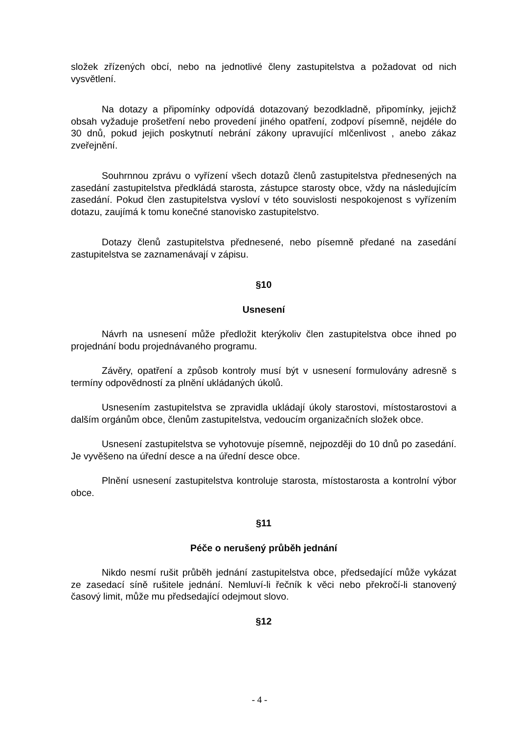složek zřízených obcí, nebo na jednotlivé členy zastupitelstva a požadovat od nich vysvětlení.
Na dotazy a připomínky odpovídá dotazovaný bezodkladně, připomínky, jejichž obsah vyžaduje prošetření nebo provedení jiného opatření, zodpoví písemně, nejdéle do 30 dnů, pokud jejich poskytnutí nebrání zákony upravující mlčenlivost , anebo zákaz zveřejnění.
Souhrnnou zprávu o vyřízení všech dotazů členů zastupitelstva přednesených na zasedání zastupitelstva předkládá starosta, zástupce starosty obce, vždy na následujícím zasedání. Pokud člen zastupitelstva vysloví v této souvislosti nespokojenost s vyřízením dotazu, zaujímá k tomu konečné stanovisko zastupitelstvo.
Dotazy členů zastupitelstva přednesené, nebo písemně předané na zasedání zastupitelstva se zaznamenávají v zápisu.
§10
Usnesení
Návrh na usnesení může předložit kterýkoliv člen zastupitelstva obce ihned po projednání bodu projednávaného programu.
Závěry, opatření a způsob kontroly musí být v usnesení formulovány adresně s termíny odpovědností za plnění ukládaných úkolů.
Usnesením zastupitelstva se zpravidla ukládají úkoly starostovi, místostarostovi a dalším orgánům obce, členům zastupitelstva, vedoucím organizačních složek obce.
Usnesení zastupitelstva se vyhotovuje písemně, nejpozději do 10 dnů po zasedání. Je vyvěšeno na úřední desce a na úřední desce obce.
Plnění usnesení zastupitelstva kontroluje starosta, místostarosta a kontrolní výbor obce.
§11
Péče o nerušený průběh jednání
Nikdo nesmí rušit průběh jednání zastupitelstva obce, předsedající může vykázat ze zasedací síně rušitele jednání. Nemluví-li řečník k věci nebo překročí-li stanovený časový limit, může mu předsedající odejmout slovo.
§12
- 4 -